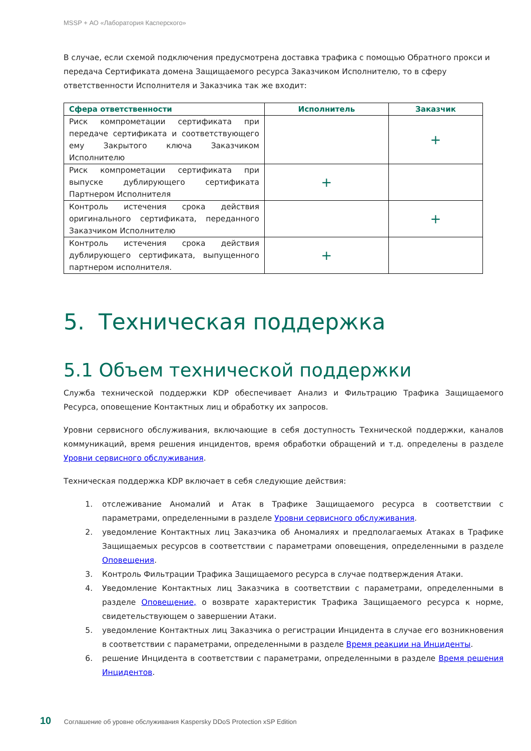MSSP + АО «Лаборатория Касперского»
В случае, если схемой подключения предусмотрена доставка трафика с помощью Обратного прокси и передача Сертификата домена Защищаемого ресурса Заказчиком Исполнителю, то в сферу ответственности Исполнителя и Заказчика так же входит:
| Сфера ответственности | Исполнитель | Заказчик |
| --- | --- | --- |
| Риск компрометации сертификата при передаче сертификата и соответствующего ему Закрытого ключа Заказчиком Исполнителю | | + |
| Риск компрометации сертификата при выпуске дублирующего сертификата Партнером Исполнителя | + | |
| Контроль истечения срока действия оригинального сертификата, переданного Заказчиком Исполнителю | | + |
| Контроль истечения срока действия дублирующего сертификата, выпущенного партнером исполнителя. | + | |
5. Техническая поддержка
5.1 Объем технической поддержки
Служба технической поддержки KDP обеспечивает Анализ и Фильтрацию Трафика Защищаемого Ресурса, оповещение Контактных лиц и обработку их запросов.
Уровни сервисного обслуживания, включающие в себя доступность Технической поддержки, каналов коммуникаций, время решения инцидентов, время обработки обращений и т.д. определены в разделе Уровни сервисного обслуживания.
Техническая поддержка KDP включает в себя следующие действия:
1. отслеживание Аномалий и Атак в Трафике Защищаемого ресурса в соответствии с параметрами, определенными в разделе Уровни сервисного обслуживания.
2. уведомление Контактных лиц Заказчика об Аномалиях и предполагаемых Атаках в Трафике Защищаемых ресурсов в соответствии с параметрами оповещения, определенными в разделе Оповещения.
3. Контроль Фильтрации Трафика Защищаемого ресурса в случае подтверждения Атаки.
4. Уведомление Контактных лиц Заказчика в соответствии с параметрами, определенными в разделе Оповещение, о возврате характеристик Трафика Защищаемого ресурса к норме, свидетельствующем о завершении Атаки.
5. уведомление Контактных лиц Заказчика о регистрации Инцидента в случае его возникновения в соответствии с параметрами, определенными в разделе Время реакции на Инциденты.
6. решение Инцидента в соответствии с параметрами, определенными в разделе Время решения Инцидентов.
10 Соглашение об уровне обслуживания Kaspersky DDoS Protection xSP Edition